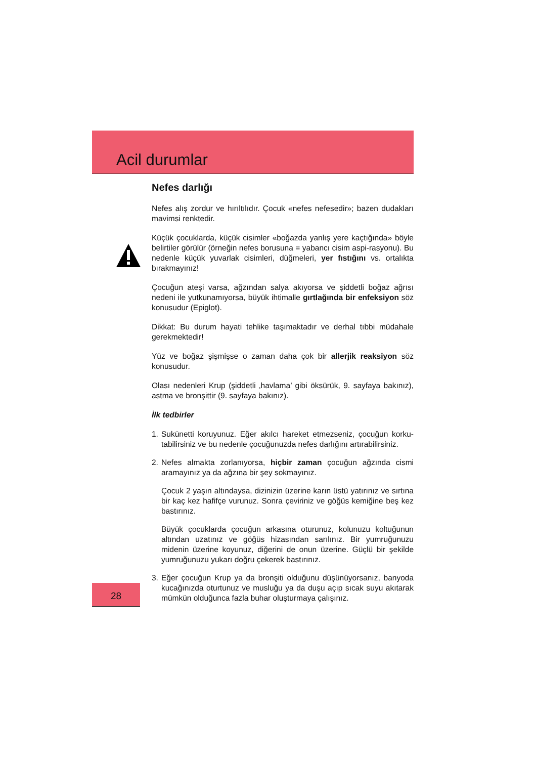Acil durumlar
Nefes darlığı
Nefes alış zordur ve hırıltılıdır. Çocuk «nefes nefesedir»; bazen dudakları mavimsi renktedir.
Küçük çocuklarda, küçük cisimler «boğazda yanlış yere kaçtığında» böyle belirtiler görülür (örneğin nefes borusuna = yabancı cisim aspi-rasyonu). Bu nedenle küçük yuvarlak cisimleri, düğmeleri, yer fıstığını vs. ortalıkta bırakmayınız!
Çocuğun ateşi varsa, ağzından salya akıyorsa ve şiddetli boğaz ağrısı nedeni ile yutkunamıyorsa, büyük ihtimalle gırtlağında bir enfeksiyon söz konusudur (Epiglot).
Dikkat: Bu durum hayati tehlike taşımaktadır ve derhal tıbbi müdahale gerekmektedir!
Yüz ve boğaz şişmişse o zaman daha çok bir allerjik reaksiyon söz konusudur.
Olası nedenleri Krup (şiddetli ‚havlama’ gibi öksürük, 9. sayfaya bakınız), astma ve bronşittir (9. sayfaya bakınız).
İlk tedbirler
1. Sukünetti koruyunuz. Eğer akılcı hareket etmezseniz, çocuğun korku-tabilirsiniz ve bu nedenle çocuğunuzda nefes darlığını artırabilirsiniz.
2. Nefes almakta zorlanıyorsa, hiçbir zaman çocuğun ağzında cismi aramayınız ya da ağzına bir şey sokmayınız.
Çocuk 2 yaşın altındaysa, dizinizin üzerine karın üstü yatırınız ve sırtına bir kaç kez hafifçe vurunuz. Sonra çeviriniz ve göğüs kemiğine beş kez bastırınız.
Büyük çocuklarda çocuğun arkasına oturunuz, kolunuzu koltuğunun altından uzatınız ve göğüs hizasından sarılınız. Bir yumruğunuzu midenin üzerine koyunuz, diğerini de onun üzerine. Güçlü bir şekilde yumruğunuzu yukarı doğru çekerek bastırınız.
3. Eğer çocuğun Krup ya da bronşiti olduğunu düşünüyorsanız, banyoda kucağınızda oturtunuz ve musluğu ya da duşu açıp sıcak suyu akıtarak mümkün olduğunca fazla buhar oluşturmaya çalışınız.
28